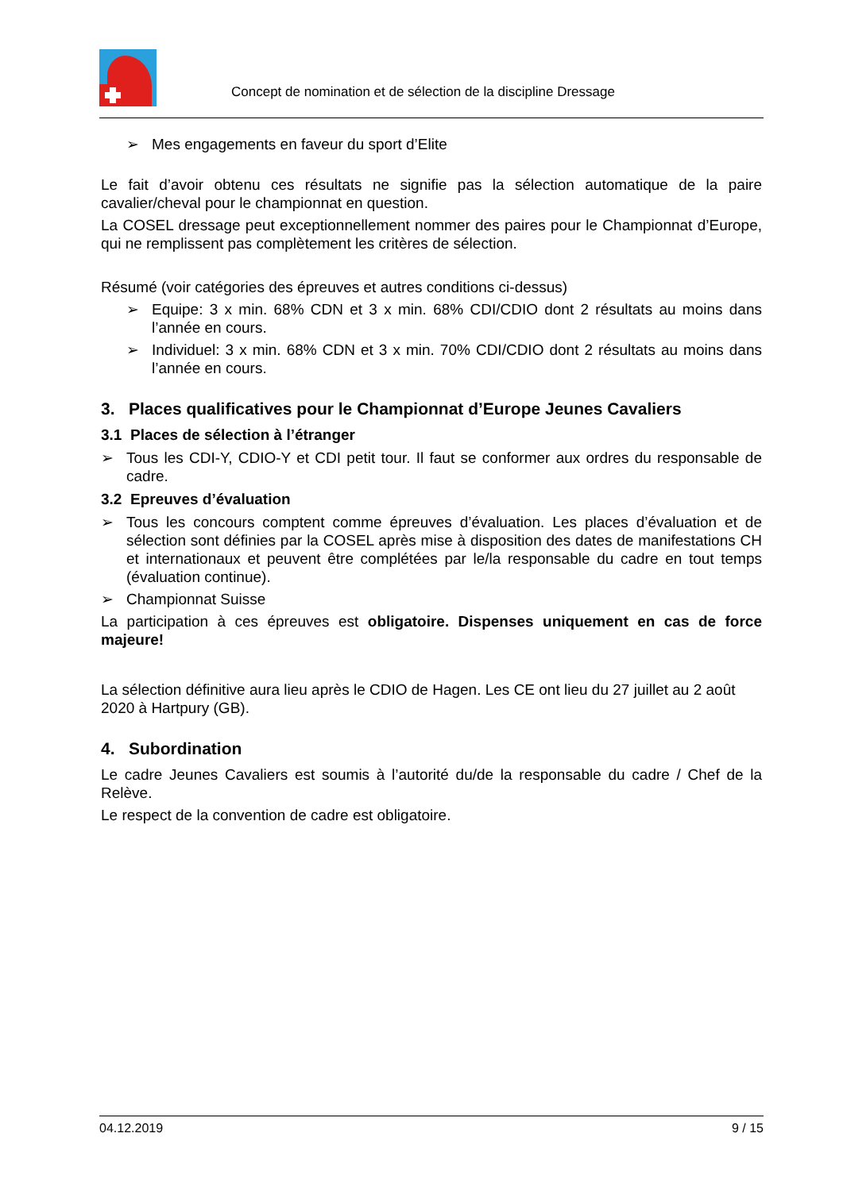Concept de nomination et de sélection de la discipline Dressage
➢ Mes engagements en faveur du sport d’Elite
Le fait d’avoir obtenu ces résultats ne signifie pas la sélection automatique de la paire cavalier/cheval pour le championnat en question.
La COSEL dressage peut exceptionnellement nommer des paires pour le Championnat d’Europe, qui ne remplissent pas complètement les critères de sélection.
Résumé (voir catégories des épreuves et autres conditions ci-dessus)
➢ Equipe: 3 x min. 68% CDN et 3 x min. 68% CDI/CDIO dont 2 résultats au moins dans l’année en cours.
➢ Individuel: 3 x min. 68% CDN et 3 x min. 70% CDI/CDIO dont 2 résultats au moins dans l’année en cours.
3. Places qualificatives pour le Championnat d’Europe Jeunes Cavaliers
3.1 Places de sélection à l’étranger
➢ Tous les CDI-Y, CDIO-Y et CDI petit tour. Il faut se conformer aux ordres du responsable de cadre.
3.2 Epreuves d’évaluation
➢ Tous les concours comptent comme épreuves d’évaluation. Les places d’évaluation et de sélection sont définies par la COSEL après mise à disposition des dates de manifestations CH et internationaux et peuvent être complétées par le/la responsable du cadre en tout temps (évaluation continue).
➢ Championnat Suisse
La participation à ces épreuves est obligatoire. Dispenses uniquement en cas de force majeure!
La sélection définitive aura lieu après le CDIO de Hagen. Les CE ont lieu du 27 juillet au 2 août 2020 à Hartpury (GB).
4. Subordination
Le cadre Jeunes Cavaliers est soumis à l’autorité du/de la responsable du cadre / Chef de la Relève.
Le respect de la convention de cadre est obligatoire.
04.12.2019 9 / 15